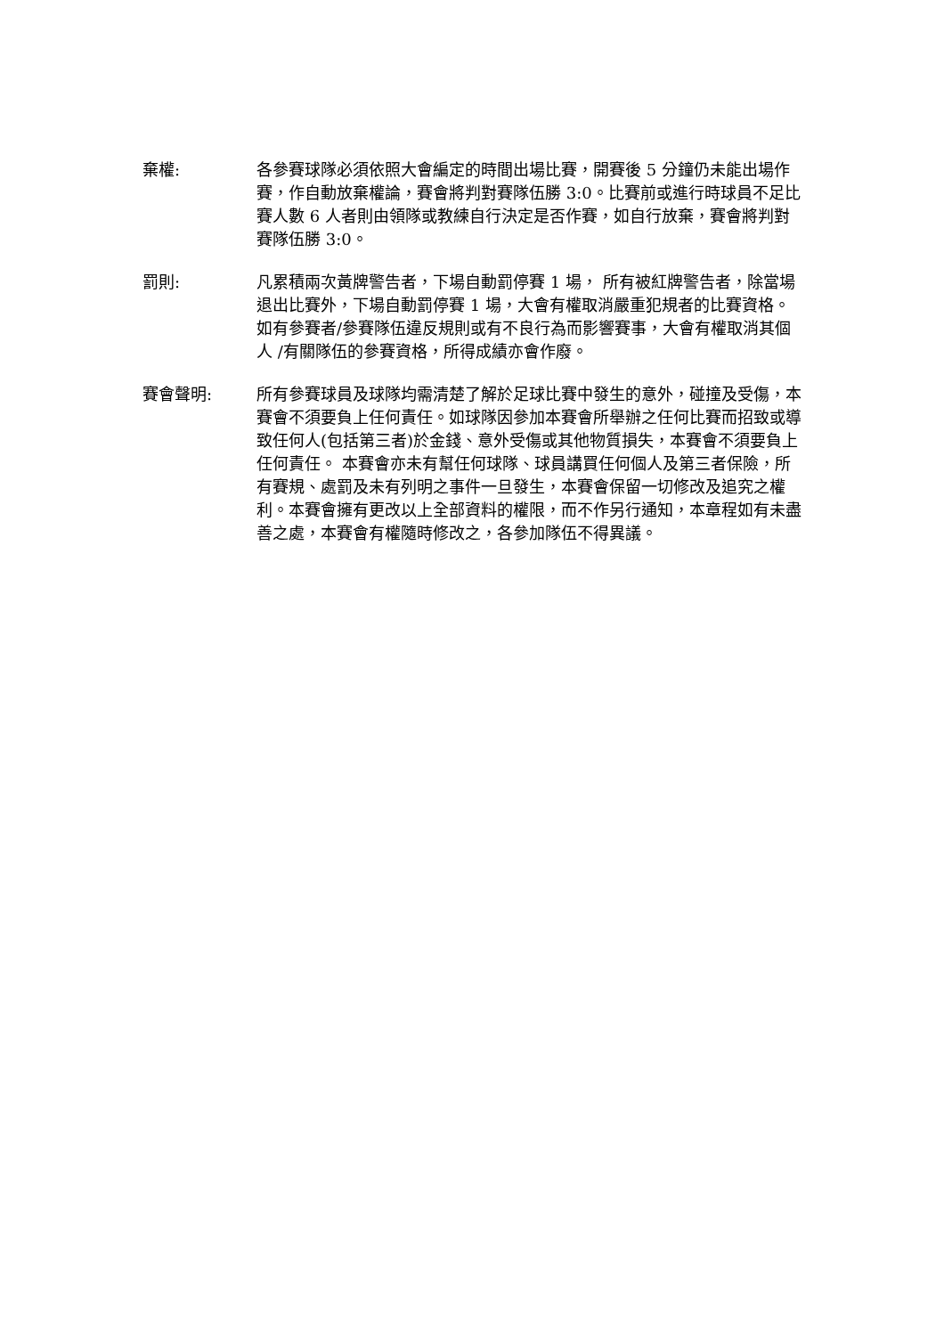棄權: 各參賽球隊必須依照大會編定的時間出場比賽，開賽後 5 分鐘仍未能出場作賽，作自動放棄權論，賽會將判對賽隊伍勝 3:0。比賽前或進行時球員不足比賽人數 6 人者則由領隊或教練自行決定是否作賽，如自行放棄，賽會將判對賽隊伍勝 3:0。
罰則: 凡累積兩次黃牌警告者，下場自動罰停賽 1 場， 所有被紅牌警告者，除當場退出比賽外，下場自動罰停賽 1 場，大會有權取消嚴重犯規者的比賽資格。如有參賽者/參賽隊伍違反規則或有不良行為而影響賽事，大會有權取消其個人 /有關隊伍的參賽資格，所得成績亦會作廢。
賽會聲明: 所有參賽球員及球隊均需清楚了解於足球比賽中發生的意外，碰撞及受傷，本賽會不須要負上任何責任。如球隊因參加本賽會所舉辦之任何比賽而招致或導致任何人(包括第三者)於金錢、意外受傷或其他物質損失，本賽會不須要負上任何責任。 本賽會亦未有幫任何球隊、球員講買任何個人及第三者保險，所有賽規、處罰及未有列明之事件一旦發生，本賽會保留一切修改及追究之權利。本賽會擁有更改以上全部資料的權限，而不作另行通知，本章程如有未盡善之處，本賽會有權隨時修改之，各參加隊伍不得異議。